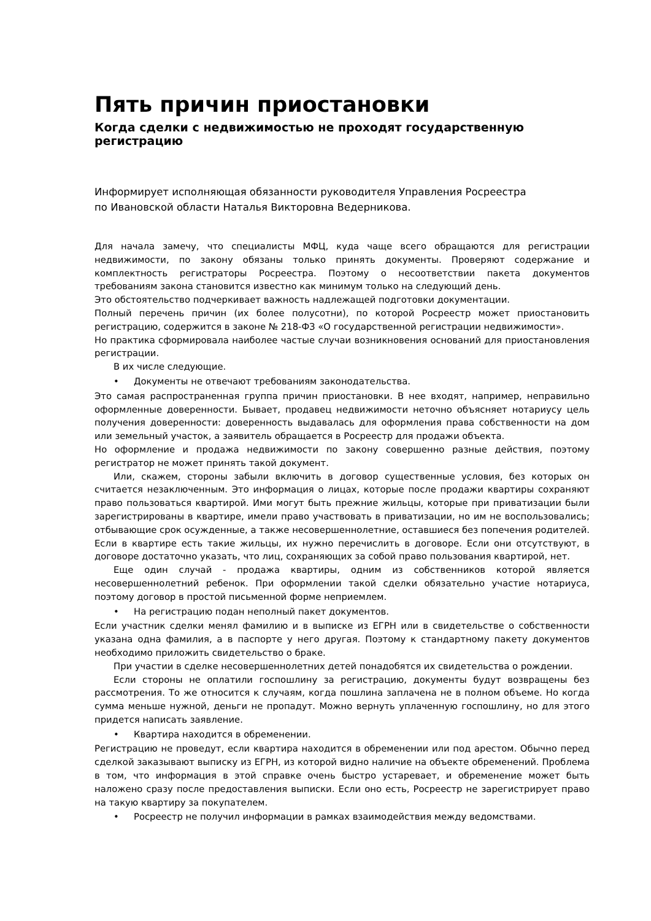Пять причин приостановки
Когда сделки с недвижимостью не проходят государственную регистрацию
Информирует исполняющая обязанности руководителя Управления Росреестра
по Ивановской области Наталья Викторовна Ведерникова.
Для начала замечу, что специалисты МФЦ, куда чаще всего обращаются для регистрации недвижимости, по закону обязаны только принять документы. Проверяют содержание и комплектность регистраторы Росреестра. Поэтому о несоответствии пакета документов требованиям закона становится известно как минимум только на следующий день.
Это обстоятельство подчеркивает важность надлежащей подготовки документации.
Полный перечень причин (их более полусотни), по которой Росреестр может приостановить регистрацию, содержится в законе № 218-ФЗ «О государственной регистрации недвижимости».
Но практика сформировала наиболее частые случаи возникновения оснований для приостановления регистрации.
В их числе следующие.
• Документы не отвечают требованиям законодательства.
Это самая распространенная группа причин приостановки. В нее входят, например, неправильно оформленные доверенности. Бывает, продавец недвижимости неточно объясняет нотариусу цель получения доверенности: доверенность выдавалась для оформления права собственности на дом или земельный участок, а заявитель обращается в Росреестр для продажи объекта.
Но оформление и продажа недвижимости по закону совершенно разные действия, поэтому регистратор не может принять такой документ.
Или, скажем, стороны забыли включить в договор существенные условия, без которых он считается незаключенным. Это информация о лицах, которые после продажи квартиры сохраняют право пользоваться квартирой. Ими могут быть прежние жильцы, которые при приватизации были зарегистрированы в квартире, имели право участвовать в приватизации, но им не воспользовались; отбывающие срок осужденные, а также несовершеннолетние, оставшиеся без попечения родителей. Если в квартире есть такие жильцы, их нужно перечислить в договоре. Если они отсутствуют, в договоре достаточно указать, что лиц, сохраняющих за собой право пользования квартирой, нет.
Еще один случай - продажа квартиры, одним из собственников которой является несовершеннолетний ребенок. При оформлении такой сделки обязательно участие нотариуса, поэтому договор в простой письменной форме неприемлем.
• На регистрацию подан неполный пакет документов.
Если участник сделки менял фамилию и в выписке из ЕГРН или в свидетельстве о собственности указана одна фамилия, а в паспорте у него другая. Поэтому к стандартному пакету документов необходимо приложить свидетельство о браке.
При участии в сделке несовершеннолетних детей понадобятся их свидетельства о рождении.
Если стороны не оплатили госпошлину за регистрацию, документы будут возвращены без рассмотрения. То же относится к случаям, когда пошлина заплачена не в полном объеме. Но когда сумма меньше нужной, деньги не пропадут. Можно вернуть уплаченную госпошлину, но для этого придется написать заявление.
• Квартира находится в обременении.
Регистрацию не проведут, если квартира находится в обременении или под арестом. Обычно перед сделкой заказывают выписку из ЕГРН, из которой видно наличие на объекте обременений. Проблема в том, что информация в этой справке очень быстро устаревает, и обременение может быть наложено сразу после предоставления выписки. Если оно есть, Росреестр не зарегистрирует право на такую квартиру за покупателем.
• Росреестр не получил информации в рамках взаимодействия между ведомствами.